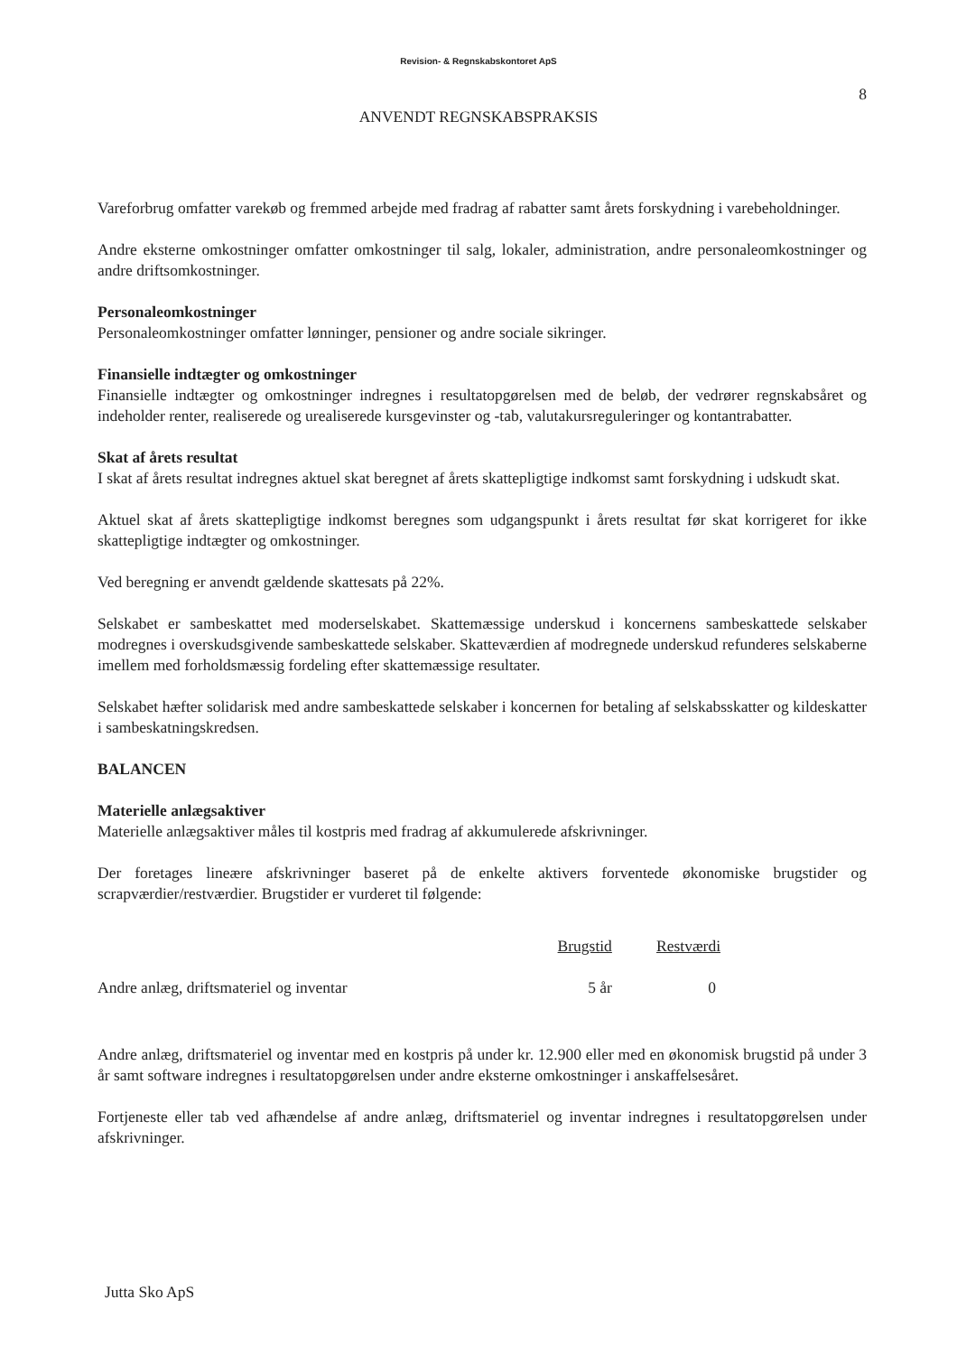Revision- & Regnskabskontoret ApS
8
ANVENDT REGNSKABSPRAKSIS
Vareforbrug omfatter varekøb og fremmed arbejde med fradrag af rabatter samt årets forskydning i varebeholdninger.
Andre eksterne omkostninger omfatter omkostninger til salg, lokaler, administration, andre personaleomkostninger og andre driftsomkostninger.
Personaleomkostninger
Personaleomkostninger omfatter lønninger, pensioner og andre sociale sikringer.
Finansielle indtægter og omkostninger
Finansielle indtægter og omkostninger indregnes i resultatopgørelsen med de beløb, der vedrører regnskabsåret og indeholder renter, realiserede og urealiserede kursgevinster og -tab, valutakursreguleringer og kontantrabatter.
Skat af årets resultat
I skat af årets resultat indregnes aktuel skat beregnet af årets skattepligtige indkomst samt forskydning i udskudt skat.
Aktuel skat af årets skattepligtige indkomst beregnes som udgangspunkt i årets resultat før skat korrigeret for ikke skattepligtige indtægter og omkostninger.
Ved beregning er anvendt gældende skattesats på 22%.
Selskabet er sambeskattet med moderselskabet. Skattemæssige underskud i koncernens sambeskattede selskaber modregnes i overskudsgivende sambeskattede selskaber. Skatteværdien af modregnede underskud refunderes selskaberne imellem med forholdsmæssig fordeling efter skattemæssige resultater.
Selskabet hæfter solidarisk med andre sambeskattede selskaber i koncernen for betaling af selskabsskatter og kildeskatter i sambeskatningskredsen.
BALANCEN
Materielle anlægsaktiver
Materielle anlægsaktiver måles til kostpris med fradrag af akkumulerede afskrivninger.
Der foretages lineære afskrivninger baseret på de enkelte aktivers forventede økonomiske brugstider og scrapværdier/restværdier. Brugstider er vurderet til følgende:
| | Brugstid | Restværdi |
| Andre anlæg, driftsmateriel og inventar | 5 år | 0 |
Andre anlæg, driftsmateriel og inventar med en kostpris på under kr. 12.900 eller med en økonomisk brugstid på under 3 år samt software indregnes i resultatopgørelsen under andre eksterne omkostninger i anskaffelsesåret.
Fortjeneste eller tab ved afhændelse af andre anlæg, driftsmateriel og inventar indregnes i resultatopgørelsen under afskrivninger.
Jutta Sko ApS